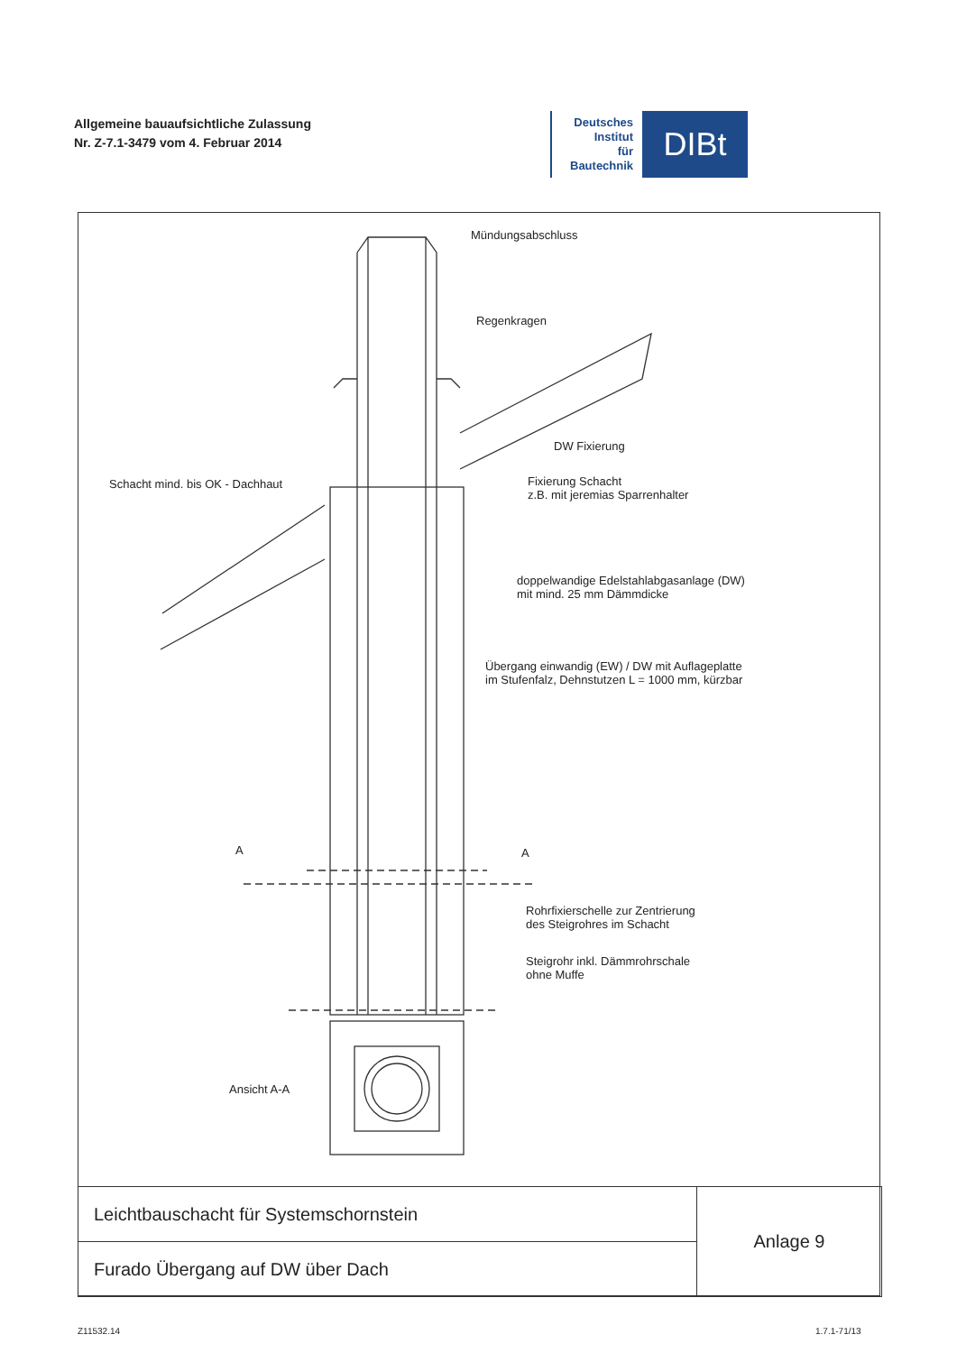Allgemeine bauaufsichtliche Zulassung
Nr. Z-7.1-3479 vom 4. Februar 2014
Deutsches
Institut
für
Bautechnik
DIBt
Mündungsabschluss
Regenkragen
DW Fixierung
Schacht mind. bis OK - Dachhaut
Fixierung Schacht
z.B. mit jeremias Sparrenhalter
doppelwandige Edelstahlabgasanlage (DW)
mit mind. 25 mm Dämmdicke
Übergang einwandig (EW) / DW mit Auflageplatte
im Stufenfalz, Dehnstutzen L = 1000 mm, kürzbar
A A
Rohrfixierschelle zur Zentrierung
des Steigrohres im Schacht
Steigrohr inkl. Dämmrohrschale
ohne Muffe
Ansicht A-A
Leichtbauschacht für Systemschornstein
Furado Übergang auf DW über Dach
Anlage 9
Z11532.14 1.7.1-71/13